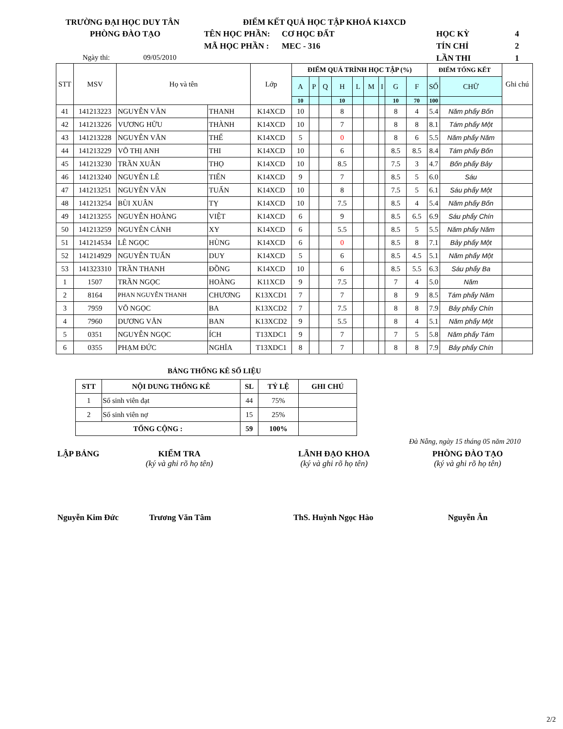TRƯỜNG ĐẠI HỌC DUY TÂN ĐIỂM KẾT QUẢ HỌC TẬP KHOÁ K14XCD
PHÒNG ĐÀO TẠO TÊN HỌC PHẦN: CƠ HỌC ĐẤT HỌC KỲ 4
MÃ HỌC PHẦN : MEC - 316 TÍN CHỈ 2
Ngày thi: 09/05/2010 LẦN THI 1
| STT | MSV | Họ và tên | | Lớp | ĐIỂM QUÁ TRÌNH HỌC TẬP (%) | | | | | | | | | ĐIỂM TỔNG KẾT | | Ghi chú |
| --- | --- | --- | --- | --- | --- | --- | --- | --- | --- | --- | --- | --- | --- | --- | --- | --- |
| | | | | | A | P | Q | H | L | M | I | G | F | SỐ | CHỮ | |
| | | | | | 10 | | | 10 | | | | 10 | 70 | 100 | | |
| 41 | 141213223 | NGUYỄN VĂN | THANH | K14XCD | 10 | | | 8 | | | | 8 | 4 | 5.4 | Năm phẩy Bốn | |
| 42 | 141213226 | VƯƠNG HỮU | THÀNH | K14XCD | 10 | | | 7 | | | | 8 | 8 | 8.1 | Tám phẩy Một | |
| 43 | 141213228 | NGUYỄN VĂN | THẾ | K14XCD | 5 | | | 0 | | | | 8 | 6 | 5.5 | Năm phẩy Năm | |
| 44 | 141213229 | VÕ THỊ ANH | THI | K14XCD | 10 | | | 6 | | | | 8.5 | 8.5 | 8.4 | Tám phẩy Bốn | |
| 45 | 141213230 | TRẦN XUÂN | THỌ | K14XCD | 10 | | | 8.5 | | | | 7.5 | 3 | 4.7 | Bốn phẩy Bảy | |
| 46 | 141213240 | NGUYỄN LÊ | TIẾN | K14XCD | 9 | | | 7 | | | | 8.5 | 5 | 6.0 | Sáu | |
| 47 | 141213251 | NGUYỄN VĂN | TUẤN | K14XCD | 10 | | | 8 | | | | 7.5 | 5 | 6.1 | Sáu phẩy Một | |
| 48 | 141213254 | BÙI XUÂN | TỴ | K14XCD | 10 | | | 7.5 | | | | 8.5 | 4 | 5.4 | Năm phẩy Bốn | |
| 49 | 141213255 | NGUYỄN HOÀNG | VIỆT | K14XCD | 6 | | | 9 | | | | 8.5 | 6.5 | 6.9 | Sáu phẩy Chín | |
| 50 | 141213259 | NGUYỄN CẢNH | XY | K14XCD | 6 | | | 5.5 | | | | 8.5 | 5 | 5.5 | Năm phẩy Năm | |
| 51 | 141214534 | LÊ NGỌC | HÙNG | K14XCD | 6 | | | 0 | | | | 8.5 | 8 | 7.1 | Bảy phẩy Một | |
| 52 | 141214929 | NGUYỄN TUẤN | DUY | K14XCD | 5 | | | 6 | | | | 8.5 | 4.5 | 5.1 | Năm phẩy Một | |
| 53 | 141323310 | TRẦN THANH | ĐỒNG | K14XCD | 10 | | | 6 | | | | 8.5 | 5.5 | 6.3 | Sáu phẩy Ba | |
| 1 | 1507 | TRẦN NGỌC | HOÀNG | K11XCD | 9 | | | 7.5 | | | | 7 | 4 | 5.0 | Năm | |
| 2 | 8164 | PHAN NGUYỄN THANH | CHƯƠNG | K13XCD1 | 7 | | | 7 | | | | 8 | 9 | 8.5 | Tám phẩy Năm | |
| 3 | 7959 | VÕ NGỌC | BA | K13XCD2 | 7 | | | 7.5 | | | | 8 | 8 | 7.9 | Bảy phẩy Chín | |
| 4 | 7960 | DƯƠNG VĂN | BAN | K13XCD2 | 9 | | | 5.5 | | | | 8 | 4 | 5.1 | Năm phẩy Một | |
| 5 | 0351 | NGUYỄN NGỌC | ÍCH | T13XDC1 | 9 | | | 7 | | | | 7 | 5 | 5.8 | Năm phẩy Tám | |
| 6 | 0355 | PHẠM ĐỨC | NGHĨA | T13XDC1 | 8 | | | 7 | | | | 8 | 8 | 7.9 | Bảy phẩy Chín | |
BẢNG THỐNG KÊ SỐ LIỆU
| STT | NỘI DUNG THỐNG KÊ | SL | TỶ LỆ | GHI CHÚ |
| --- | --- | --- | --- | --- |
| 1 | Số sinh viên đạt | 44 | 75% | |
| 2 | Số sinh viên nợ | 15 | 25% | |
| TỔNG CỘNG : | | 59 | 100% | |
Đà Nẵng, ngày 15 tháng 05 năm 2010
LẬP BẢNG
KIỂM TRA
(ký và ghi rõ họ tên)
LÃNH ĐẠO KHOA
(ký và ghi rõ họ tên)
PHÒNG ĐÀO TẠO
(ký và ghi rõ họ tên)
Nguyễn Kim Đức Trương Văn Tâm ThS. Huỳnh Ngọc Hào Nguyễn Ân
2/2